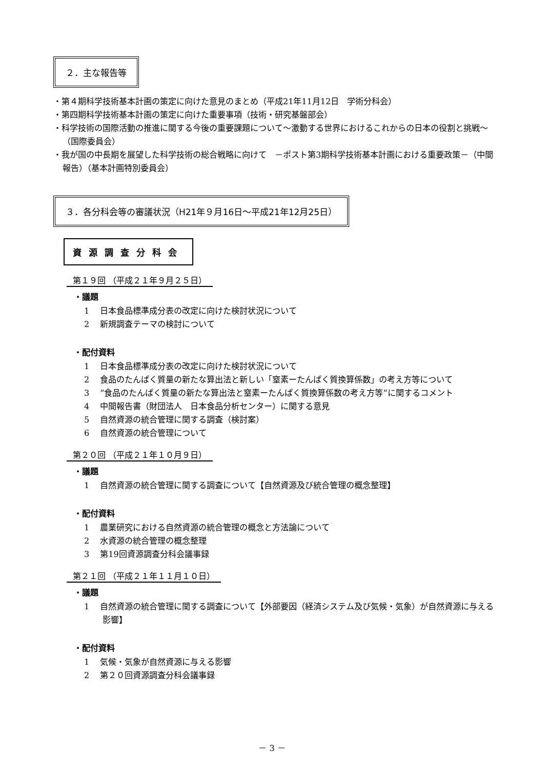２．主な報告等
・第４期科学技術基本計画の策定に向けた意見のまとめ（平成21年11月12日　学術分科会）
・第四期科学技術基本計画の策定に向けた重要事項（技術・研究基盤部会）
・科学技術の国際活動の推進に関する今後の重要課題について～激動する世界におけるこれからの日本の役割と挑戦～（国際委員会）
・我が国の中長期を展望した科学技術の総合戦略に向けて　－ポスト第3期科学技術基本計画における重要政策－（中間報告）（基本計画特別委員会）
３．各分科会等の審議状況（H21年９月16日～平成21年12月25日）
資源調査分科会
第１９回 （平成２１年９月２５日）
・議題
1　 日本食品標準成分表の改定に向けた検討状況について
2　 新規調査テーマの検討について
・配付資料
1　 日本食品標準成分表の改定に向けた検討状況について
2　 食品のたんぱく質量の新たな算出法と新しい「窒素ーたんぱく質換算係数」の考え方等について
3　 ”食品のたんぱく質量の新たな算出法と窒素ーたんぱく質換算係数の考え方等”に関するコメント
4　 中間報告書（財団法人　日本食品分析センター）に関する意見
5　 自然資源の統合管理に関する調査（検討案）
6　 自然資源の統合管理について
第２０回 （平成２１年１０月９日）
・議題
1　 自然資源の統合管理に関する調査について【自然資源及び統合管理の概念整理】
・配付資料
1　 農業研究における自然資源の統合管理の概念と方法論について
2　 水資源の統合管理の概念整理
3　 第19回資源調査分科会議事録
第２１回 （平成２１年１１月１０日）
・議題
1　 自然資源の統合管理に関する調査について【外部要因（経済システム及び気候・気象）が自然資源に与える影響】
・配付資料
1　 気候・気象が自然資源に与える影響
2　 第２０回資源調査分科会議事録
－ 3 －